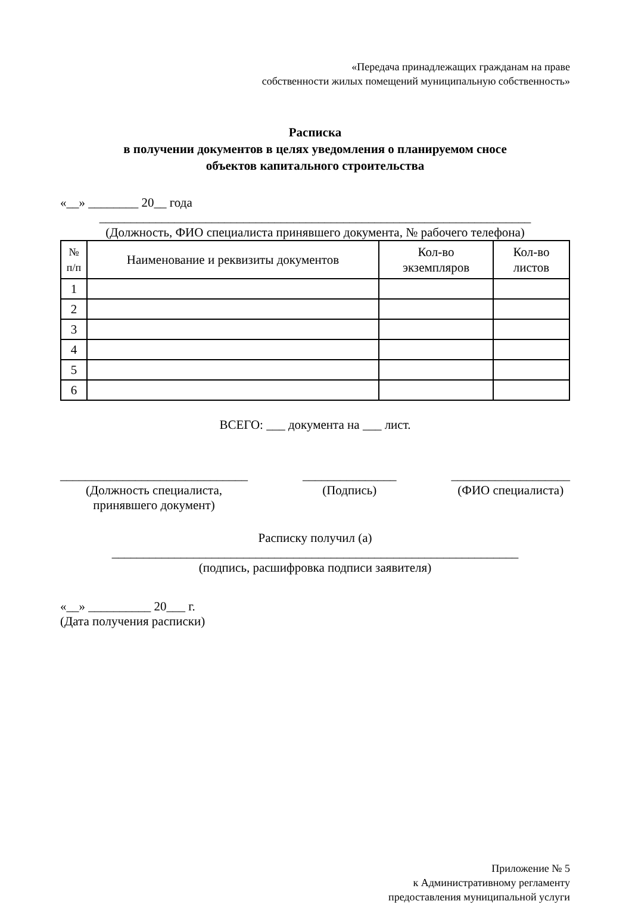«Передача принадлежащих гражданам на праве
собственности жилых помещений муниципальную собственность»
Расписка
в получении документов в целях уведомления о планируемом сносе
объектов капитального строительства
«__» ________ 20__ года
_____________________________________________________________________
(Должность, ФИО специалиста принявшего документа, № рабочего телефона)
| № п/п | Наименование и реквизиты документов | Кол-во экземпляров | Кол-во листов |
| --- | --- | --- | --- |
| 1 | | | |
| 2 | | | |
| 3 | | | |
| 4 | | | |
| 5 | | | |
| 6 | | | |
ВСЕГО: ___ документа на ___ лист.
______________________________
(Должность специалиста,
принявшего документ)
_______________
(Подпись)
___________________
(ФИО специалиста)
Расписку получил (а)
_________________________________________________________________
(подпись, расшифровка подписи заявителя)
«__» __________ 20___ г.
(Дата получения расписки)
Приложение № 5
к Административному регламенту
предоставления муниципальной услуги